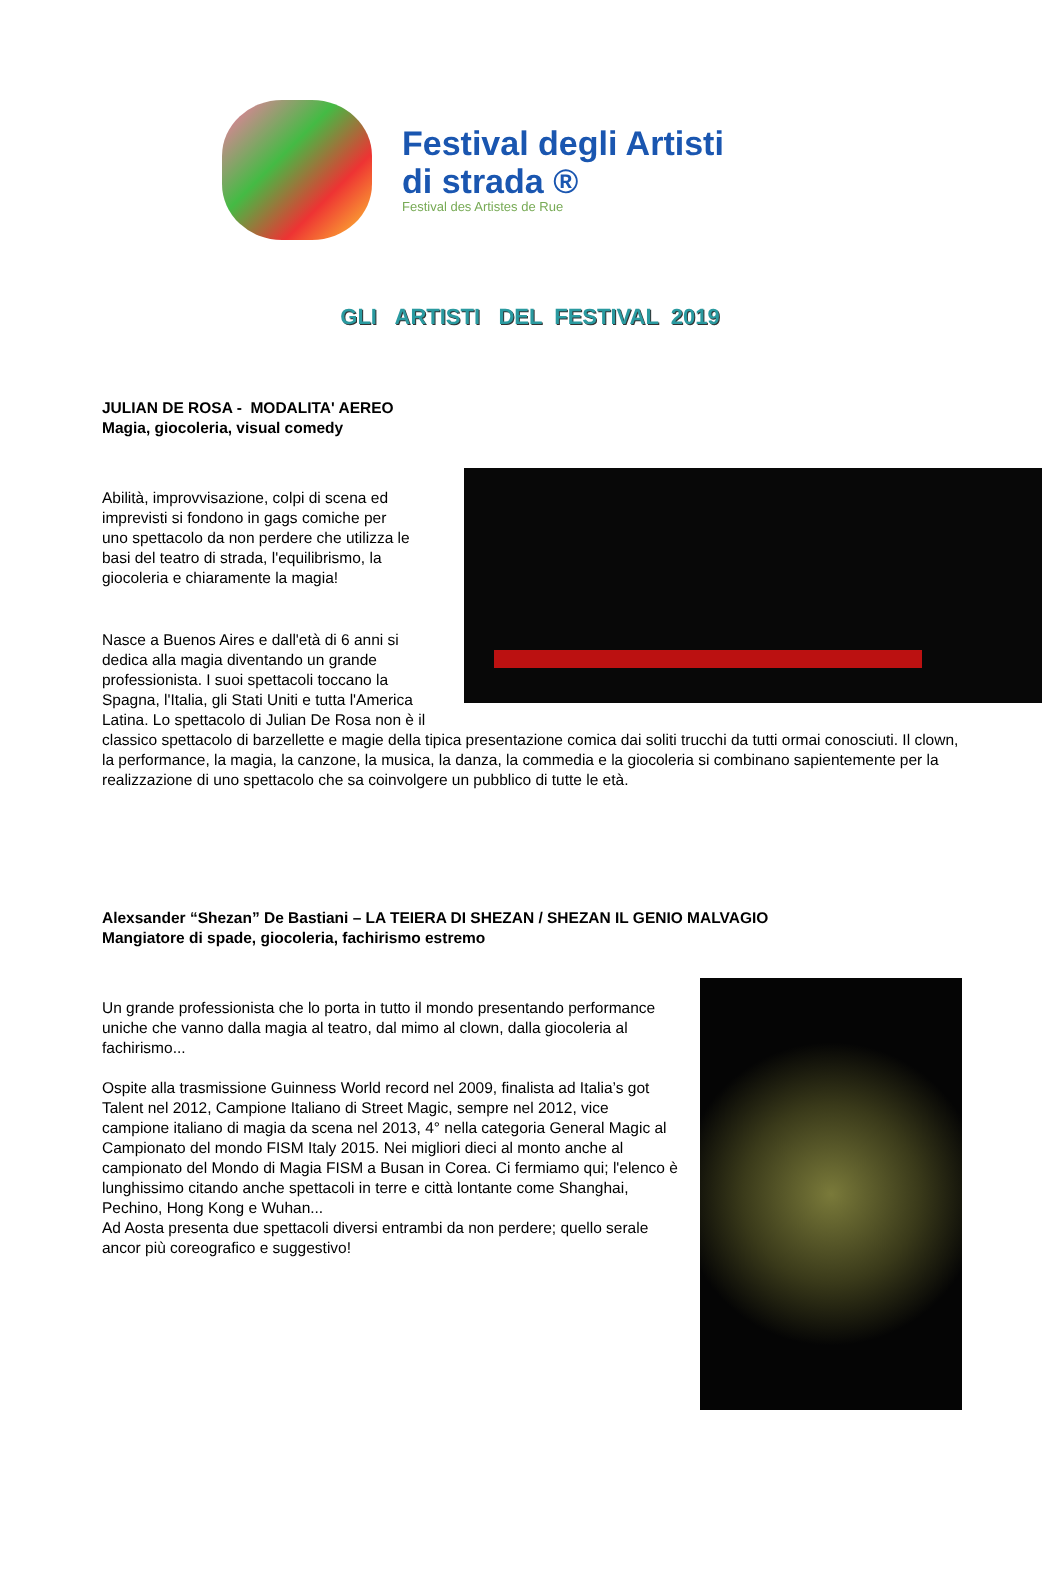Festival degli Artisti
di strada ®
Festival des Artistes de Rue
GLI ARTISTI DEL FESTIVAL 2019
JULIAN DE ROSA - MODALITA' AEREO
Magia, giocoleria, visual comedy
Abilità, improvvisazione, colpi di scena ed imprevisti si fondono in gags comiche per uno spettacolo da non perdere che utilizza le basi del teatro di strada, l'equilibrismo, la giocoleria e chiaramente la magia!
Nasce a Buenos Aires e dall'età di 6 anni si dedica alla magia diventando un grande professionista. I suoi spettacoli toccano la Spagna, l'Italia, gli Stati Uniti e tutta l'America Latina. Lo spettacolo di Julian De Rosa non è il classico spettacolo di barzellette e magie della tipica presentazione comica dai soliti trucchi da tutti ormai conosciuti. Il clown, la performance, la magia, la canzone, la musica, la danza, la commedia e la giocoleria si combinano sapientemente per la realizzazione di uno spettacolo che sa coinvolgere un pubblico di tutte le età.
Alexsander “Shezan” De Bastiani – LA TEIERA DI SHEZAN / SHEZAN IL GENIO MALVAGIO
Mangiatore di spade, giocoleria, fachirismo estremo
Un grande professionista che lo porta in tutto il mondo presentando performance uniche che vanno dalla magia al teatro, dal mimo al clown, dalla giocoleria al fachirismo...
Ospite alla trasmissione Guinness World record nel 2009, finalista ad Italia’s got Talent nel 2012, Campione Italiano di Street Magic, sempre nel 2012, vice campione italiano di magia da scena nel 2013, 4° nella categoria General Magic al Campionato del mondo FISM Italy 2015. Nei migliori dieci al monto anche al campionato del Mondo di Magia FISM a Busan in Corea. Ci fermiamo qui; l'elenco è lunghissimo citando anche spettacoli in terre e città lontante come Shanghai, Pechino, Hong Kong e Wuhan...
Ad Aosta presenta due spettacoli diversi entrambi da non perdere; quello serale ancor più coreografico e suggestivo!